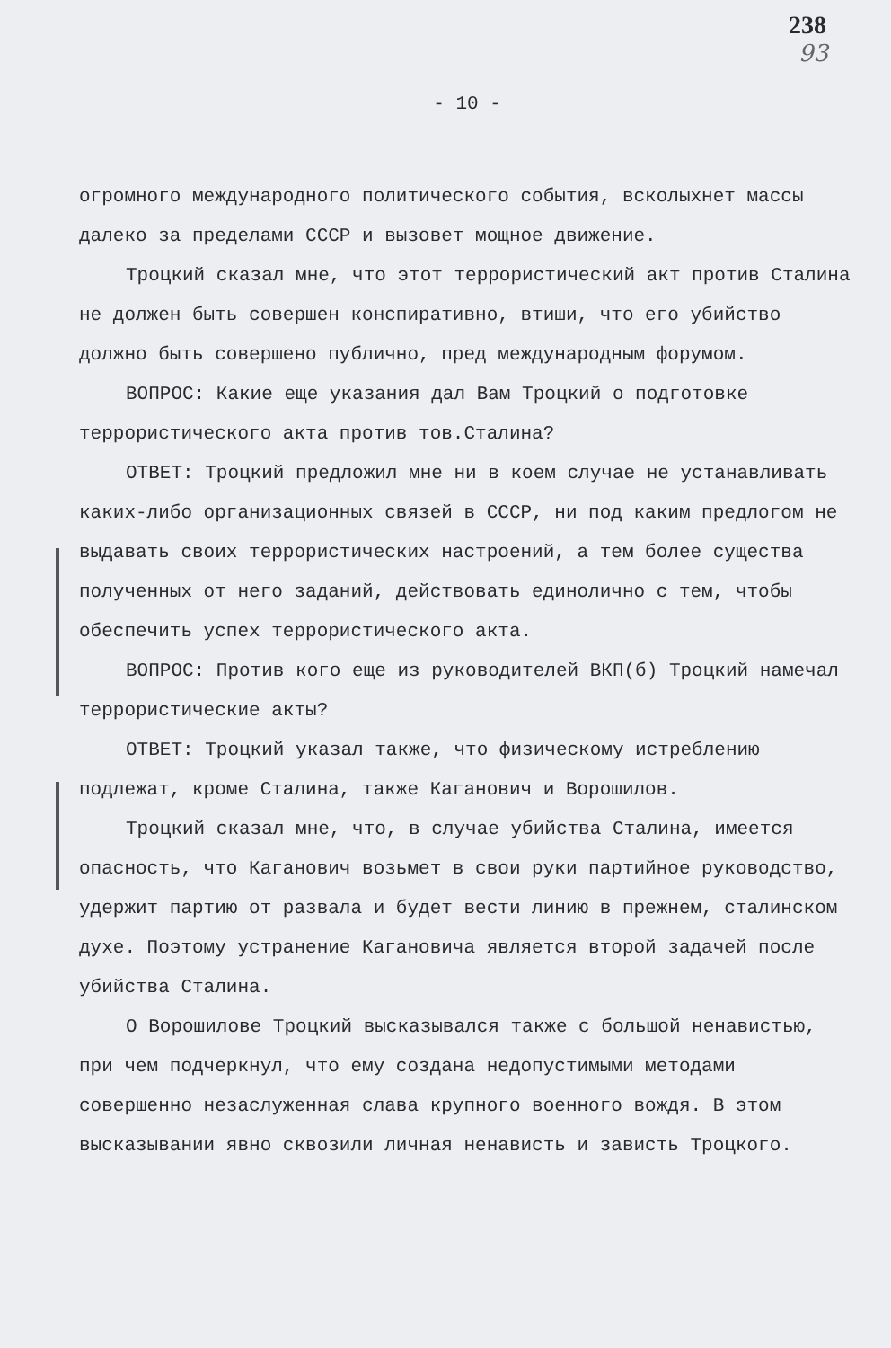238
93
- 10 -
огромного международного политического события, всколыхнет массы далеко за пределами СССР и вызовет мощное движение.
Троцкий сказал мне, что этот террористический акт против Сталина не должен быть совершен конспиративно, втиши, что его убийство должно быть совершено публично, пред международным форумом.
ВОПРОС: Какие еще указания дал Вам Троцкий о подготовке террористического акта против тов.Сталина?
ОТВЕТ: Троцкий предложил мне ни в коем случае не устанавливать каких-либо организационных связей в СССР, ни под каким предлогом не выдавать своих террористических настроений, а тем более существа полученных от него заданий, действовать единолично с тем, чтобы обеспечить успех террористического акта.
ВОПРОС: Против кого еще из руководителей ВКП(б) Троцкий намечал террористические акты?
ОТВЕТ: Троцкий указал также, что физическому истреблению подлежат, кроме Сталина, также Каганович и Ворошилов.
Троцкий сказал мне, что, в случае убийства Сталина, имеется опасность, что Каганович возьмет в свои руки партийное руководство, удержит партию от развала и будет вести линию в прежнем, сталинском духе. Поэтому устранение Кагановича является второй задачей после убийства Сталина.
О Ворошилове Троцкий высказывался также с большой ненавистью, при чем подчеркнул, что ему создана недопустимыми методами совершенно незаслуженная слава крупного военного вождя. В этом высказывании явно сквозили личная ненависть и зависть Троцкого.